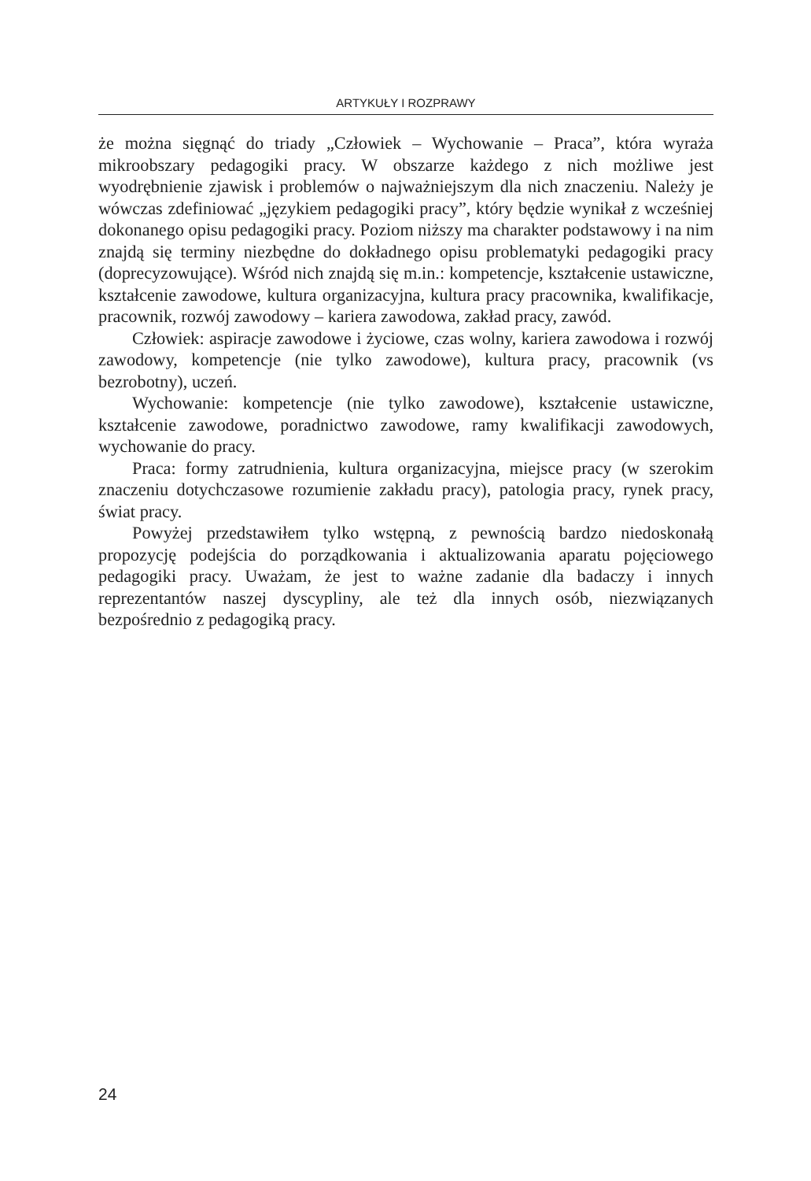ARTYKUŁY I ROZPRAWY
że można sięgnąć do triady „Człowiek – Wychowanie – Praca”, która wyraża mikroobszary pedagogiki pracy. W obszarze każdego z nich możliwe jest wyodrębnienie zjawisk i problemów o najważniejszym dla nich znaczeniu. Należy je wówczas zdefiniować „językiem pedagogiki pracy”, który będzie wynikał z wcześniej dokonanego opisu pedagogiki pracy. Poziom niższy ma charakter podstawowy i na nim znajdą się terminy niezbędne do dokładnego opisu problematyki pedagogiki pracy (doprecyzowujące). Wśród nich znajdą się m.in.: kompetencje, kształcenie ustawiczne, kształcenie zawodowe, kultura organizacyjna, kultura pracy pracownika, kwalifikacje, pracownik, rozwój zawodowy – kariera zawodowa, zakład pracy, zawód.
Człowiek: aspiracje zawodowe i życiowe, czas wolny, kariera zawodowa i rozwój zawodowy, kompetencje (nie tylko zawodowe), kultura pracy, pracownik (vs bezrobotny), uczeń.
Wychowanie: kompetencje (nie tylko zawodowe), kształcenie ustawiczne, kształcenie zawodowe, poradnictwo zawodowe, ramy kwalifikacji zawodowych, wychowanie do pracy.
Praca: formy zatrudnienia, kultura organizacyjna, miejsce pracy (w szerokim znaczeniu dotychczasowe rozumienie zakładu pracy), patologia pracy, rynek pracy, świat pracy.
Powyżej przedstawiłem tylko wstępną, z pewnością bardzo niedoskonałą propozycję podejścia do porządkowania i aktualizowania aparatu pojęciowego pedagogiki pracy. Uważam, że jest to ważne zadanie dla badaczy i innych reprezentantów naszej dyscypliny, ale też dla innych osób, niezwiązanych bezpośrednio z pedagogiką pracy.
24